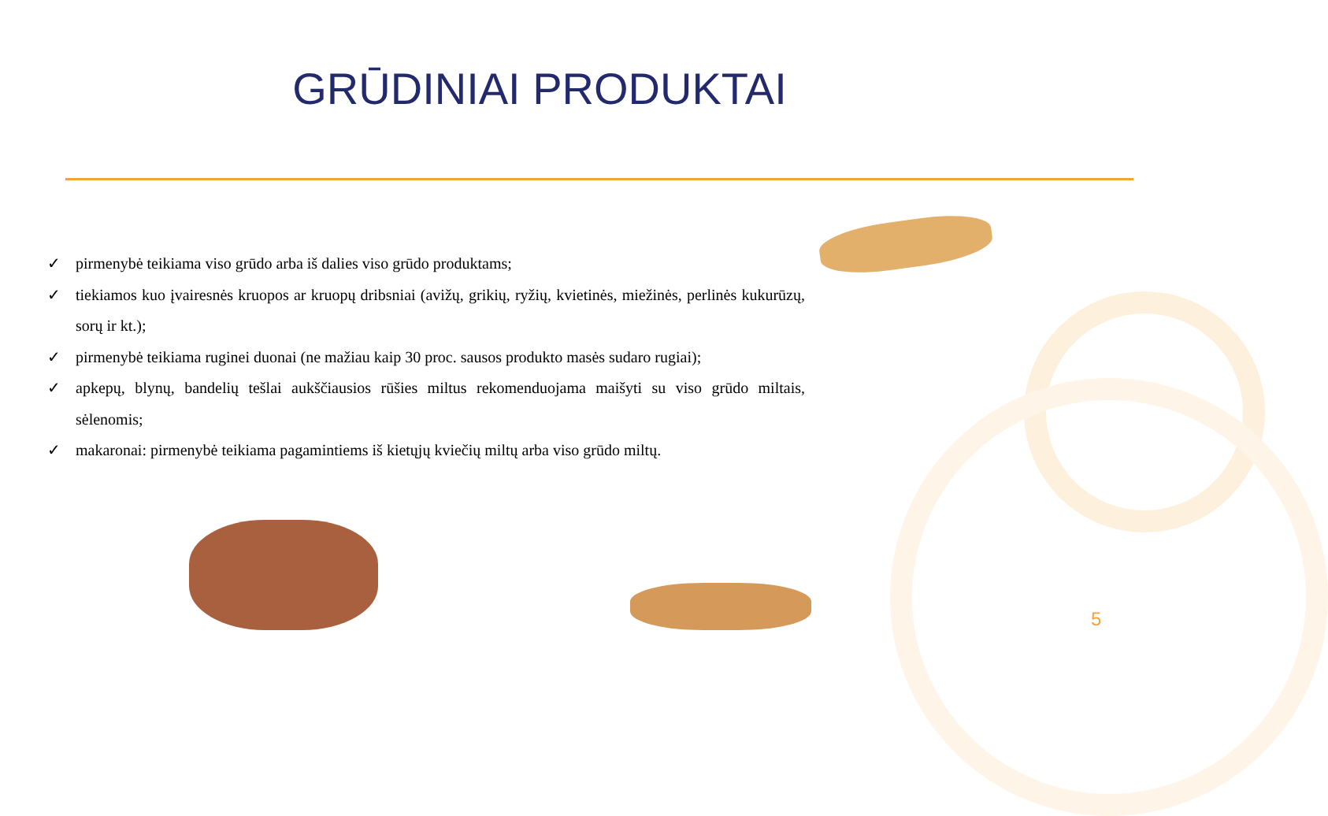GRŪDINIAI PRODUKTAI
✓ pirmenybė teikiama viso grūdo arba iš dalies viso grūdo produktams;
✓ tiekiamos kuo įvairesnės kruopos ar kruopų dribsniai (avižų, grikių, ryžių, kvietinės, miežinės, perlinės kukurūzų, sorų ir kt.);
✓ pirmenybė teikiama ruginei duonai (ne mažiau kaip 30 proc. sausos produkto masės sudaro rugiai);
✓ apkepų, blynų, bandelių tešlai aukščiausios rūšies miltus rekomenduojama maišyti su viso grūdo miltais, sėlenomis;
✓ makaronai: pirmenybė teikiama pagamintiems iš kietųjų kviečių miltų arba viso grūdo miltų.
5